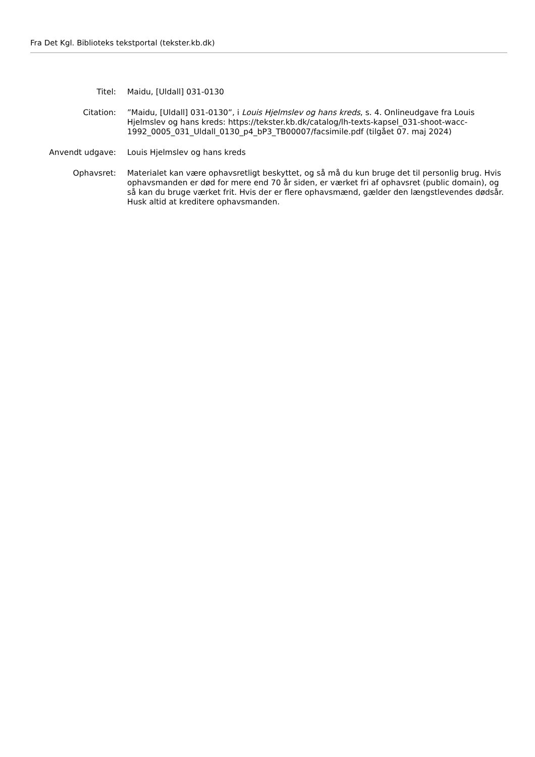Fra Det Kgl. Biblioteks tekstportal (tekster.kb.dk)
| Titel: | Maidu, [Uldall] 031-0130 |
| Citation: | ”Maidu, [Uldall] 031-0130”, i Louis Hjelmslev og hans kreds , s. 4. Onlineudgave fra Louis Hjelmslev og hans kreds: https://tekster.kb.dk/catalog/lh-texts-kapsel_031-shoot-wacc-1992_0005_031_Uldall_0130_p4_bP3_TB00007/facsimile.pdf (tilgået 07. maj 2024) |
| Anvendt udgave: | Louis Hjelmslev og hans kreds |
| Ophavsret: | Materialet kan være ophavsretligt beskyttet, og så må du kun bruge det til personlig brug. Hvis ophavsmanden er død for mere end 70 år siden, er værket fri af ophavsret (public domain), og så kan du bruge værket frit. Hvis der er flere ophavsmænd, gælder den længstlevendes dødsår. Husk altid at kreditere ophavsmanden. |